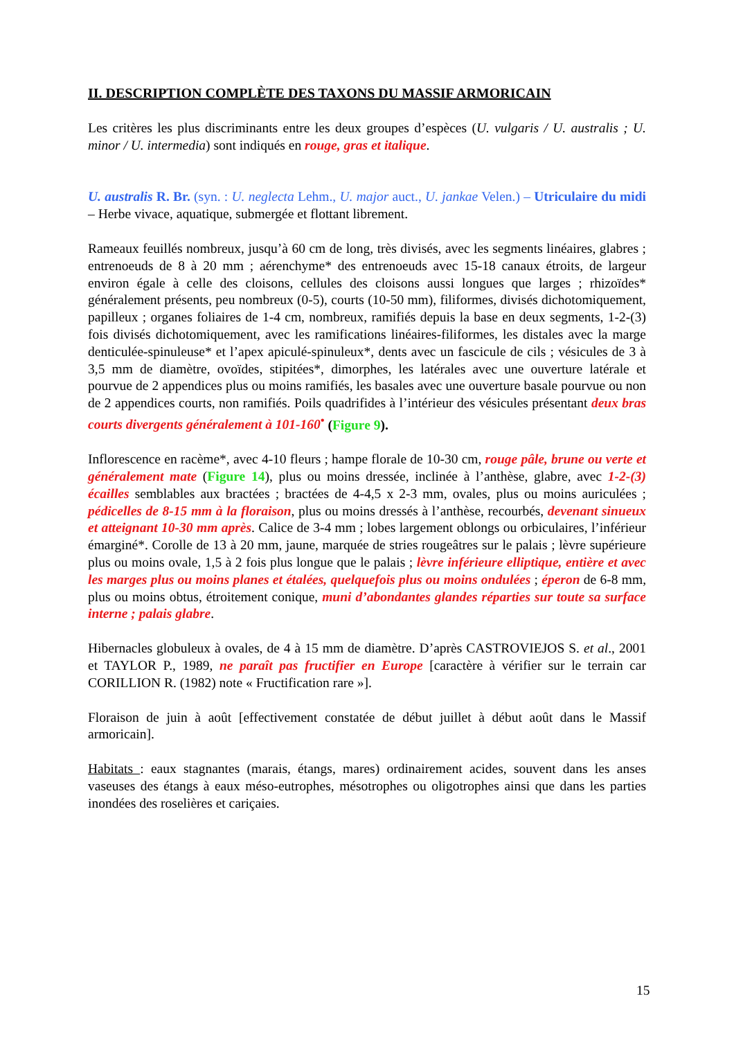II. DESCRIPTION COMPLÈTE DES TAXONS DU MASSIF ARMORICAIN
Les critères les plus discriminants entre les deux groupes d’espèces (U. vulgaris / U. australis ; U. minor / U. intermedia) sont indiqués en rouge, gras et italique.
U. australis R. Br. (syn. : U. neglecta Lehm., U. major auct., U. jankae Velen.) – Utriculaire du midi – Herbe vivace, aquatique, submergée et flottant librement.
Rameaux feuillés nombreux, jusqu’à 60 cm de long, très divisés, avec les segments linéaires, glabres ; entrenoeuds de 8 à 20 mm ; aérenchyme* des entrenoeuds avec 15-18 canaux étroits, de largeur environ égale à celle des cloisons, cellules des cloisons aussi longues que larges ; rhizoïdes* généralement présents, peu nombreux (0-5), courts (10-50 mm), filiformes, divisés dichotomiquement, papilleux ; organes foliaires de 1-4 cm, nombreux, ramifiés depuis la base en deux segments, 1-2-(3) fois divisés dichotomiquement, avec les ramifications linéaires-filiformes, les distales avec la marge denticulée-spinuleuse* et l’apex apiculé-spinuleux*, dents avec un fascicule de cils ; vésicules de 3 à 3,5 mm de diamètre, ovoïdes, stipitées*, dimorphes, les latérales avec une ouverture latérale et pourvue de 2 appendices plus ou moins ramifiés, les basales avec une ouverture basale pourvue ou non de 2 appendices courts, non ramifiés. Poils quadrifides à l’intérieur des vésicules présentant deux bras courts divergents généralement à 101-160<sup>•</sup> (Figure 9).
Inflorescence en racème*, avec 4-10 fleurs ; hampe florale de 10-30 cm, rouge pâle, brune ou verte et généralement mate (Figure 14), plus ou moins dressée, inclinée à l’anthèse, glabre, avec 1-2-(3) écailles semblables aux bractées ; bractées de 4-4,5 x 2-3 mm, ovales, plus ou moins auriculées ; pédicelles de 8-15 mm à la floraison, plus ou moins dressés à l’anthèse, recourbés, devenant sinueux et atteignant 10-30 mm après. Calice de 3-4 mm ; lobes largement oblongs ou orbiculaires, l’inférieur émarginé*. Corolle de 13 à 20 mm, jaune, marquée de stries rougeâtres sur le palais ; lèvre supérieure plus ou moins ovale, 1,5 à 2 fois plus longue que le palais ; lèvre inférieure elliptique, entière et avec les marges plus ou moins planes et étalées, quelquefois plus ou moins ondulées ; éperon de 6-8 mm, plus ou moins obtus, étroitement conique, muni d’abondantes glandes réparties sur toute sa surface interne ; palais glabre.
Hibernacles globuleux à ovales, de 4 à 15 mm de diamètre. D’après CASTROVIEJOS S. et al., 2001 et TAYLOR P., 1989, ne paraît pas fructifier en Europe [caractère à vérifier sur le terrain car CORILLION R. (1982) note « Fructification rare »].
Floraison de juin à août [effectivement constatée de début juillet à début août dans le Massif armoricain].
Habitats : eaux stagnantes (marais, étangs, mares) ordinairement acides, souvent dans les anses vaseuses des étangs à eaux méso-eutrophes, mésotrophes ou oligotrophes ainsi que dans les parties inondées des roselières et cariçaies.
15